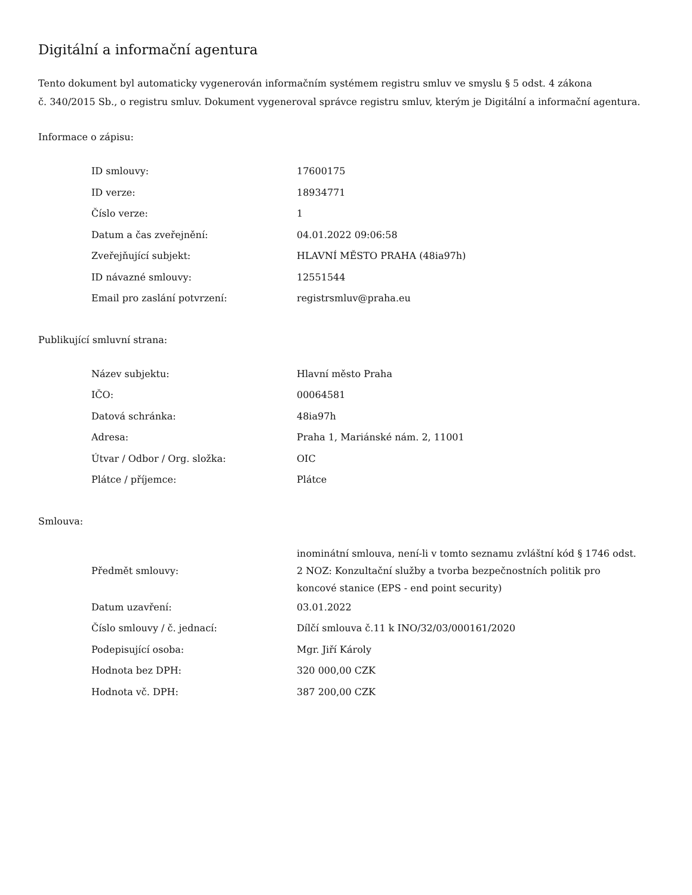Digitální a informační agentura
Tento dokument byl automaticky vygenerován informačním systémem registru smluv ve smyslu § 5 odst. 4 zákona
č. 340/2015 Sb., o registru smluv. Dokument vygeneroval správce registru smluv, kterým je Digitální a informační agentura.
Informace o zápisu:
| ID smlouvy: | 17600175 |
| ID verze: | 18934771 |
| Číslo verze: | 1 |
| Datum a čas zveřejnění: | 04.01.2022 09:06:58 |
| Zveřejňující subjekt: | HLAVNÍ MĚSTO PRAHA (48ia97h) |
| ID návazné smlouvy: | 12551544 |
| Email pro zaslání potvrzení: | registrsmluv@praha.eu |
Publikující smluvní strana:
| Název subjektu: | Hlavní město Praha |
| IČO: | 00064581 |
| Datová schránka: | 48ia97h |
| Adresa: | Praha 1, Mariánské nám. 2, 11001 |
| Útvar / Odbor / Org. složka: | OIC |
| Plátce / příjemce: | Plátce |
Smlouva:
| Předmět smlouvy: | inominátní smlouva, není-li v tomto seznamu zvláštní kód § 1746 odst. 2 NOZ: Konzultační služby a tvorba bezpečnostních politik pro koncové stanice (EPS - end point security) |
| Datum uzavření: | 03.01.2022 |
| Číslo smlouvy / č. jednací: | Dílčí smlouva č.11 k INO/32/03/000161/2020 |
| Podepisující osoba: | Mgr. Jiří Károly |
| Hodnota bez DPH: | 320 000,00 CZK |
| Hodnota vč. DPH: | 387 200,00 CZK |